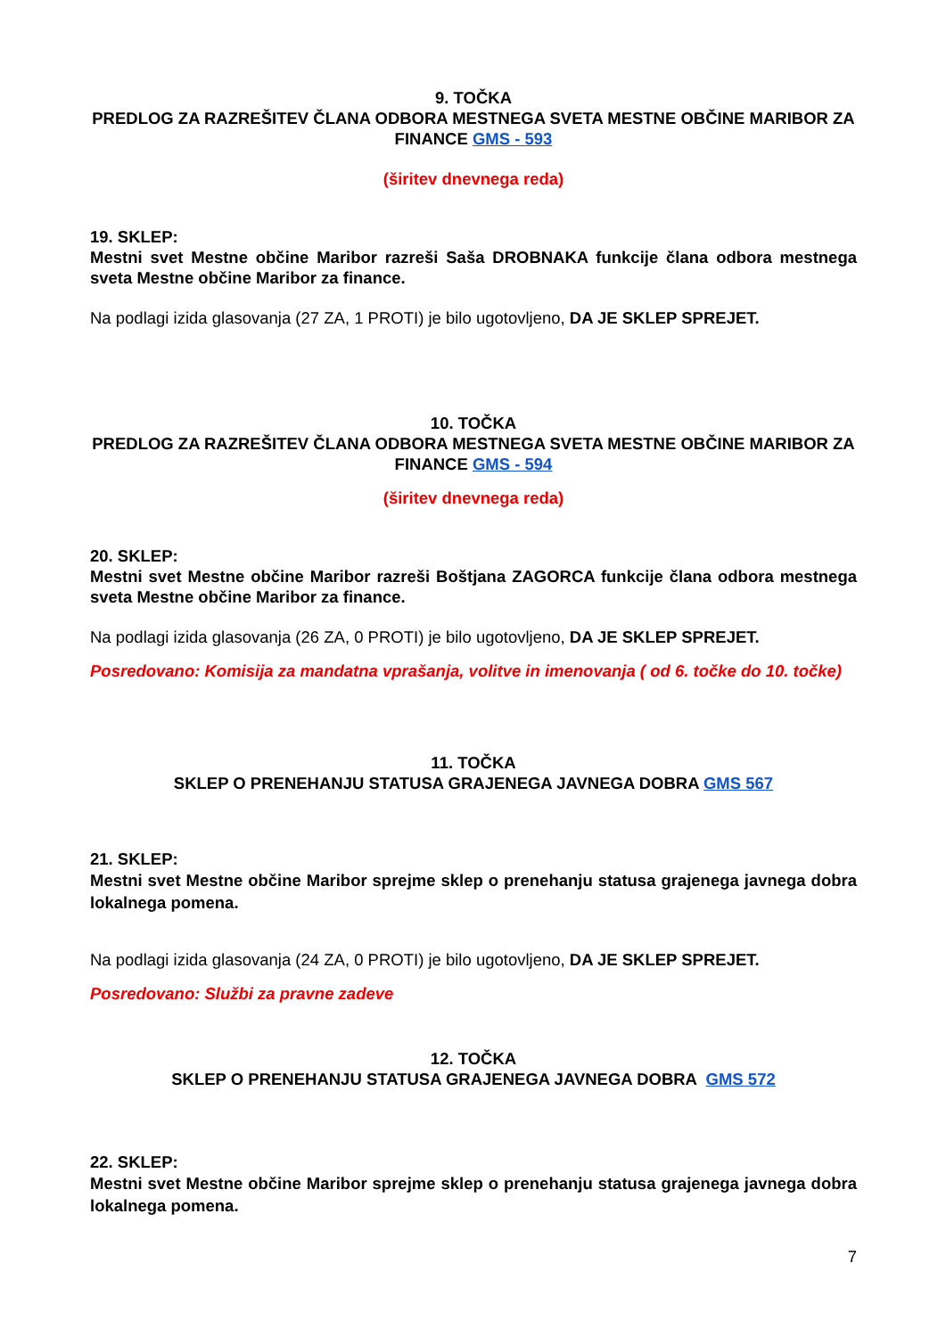9. TOČKA
PREDLOG ZA RAZREŠITEV ČLANA ODBORA MESTNEGA SVETA MESTNE OBČINE MARIBOR ZA FINANCE GMS - 593
(širitev dnevnega reda)
19. SKLEP:
Mestni svet Mestne občine Maribor razreši Saša DROBNAKA funkcije člana odbora mestnega sveta Mestne občine Maribor za finance.
Na podlagi izida glasovanja (27 ZA, 1 PROTI) je bilo ugotovljeno, DA JE SKLEP SPREJET.
10. TOČKA
PREDLOG ZA RAZREŠITEV ČLANA ODBORA MESTNEGA SVETA MESTNE OBČINE MARIBOR ZA FINANCE GMS - 594
(širitev dnevnega reda)
20. SKLEP:
Mestni svet Mestne občine Maribor razreši Boštjana ZAGORCA funkcije člana odbora mestnega sveta Mestne občine Maribor za finance.
Na podlagi izida glasovanja (26 ZA, 0 PROTI) je bilo ugotovljeno, DA JE SKLEP SPREJET.
Posredovano: Komisija za mandatna vprašanja, volitve in imenovanja ( od 6. točke do 10. točke)
11. TOČKA
SKLEP O PRENEHANJU STATUSA GRAJENEGA JAVNEGA DOBRA GMS 567
21. SKLEP:
Mestni svet Mestne občine Maribor sprejme sklep o prenehanju statusa grajenega javnega dobra lokalnega pomena.
Na podlagi izida glasovanja (24 ZA, 0 PROTI) je bilo ugotovljeno, DA JE SKLEP SPREJET.
Posredovano: Službi za pravne zadeve
12. TOČKA
SKLEP O PRENEHANJU STATUSA GRAJENEGA JAVNEGA DOBRA GMS 572
22. SKLEP:
Mestni svet Mestne občine Maribor sprejme sklep o prenehanju statusa grajenega javnega dobra lokalnega pomena.
7